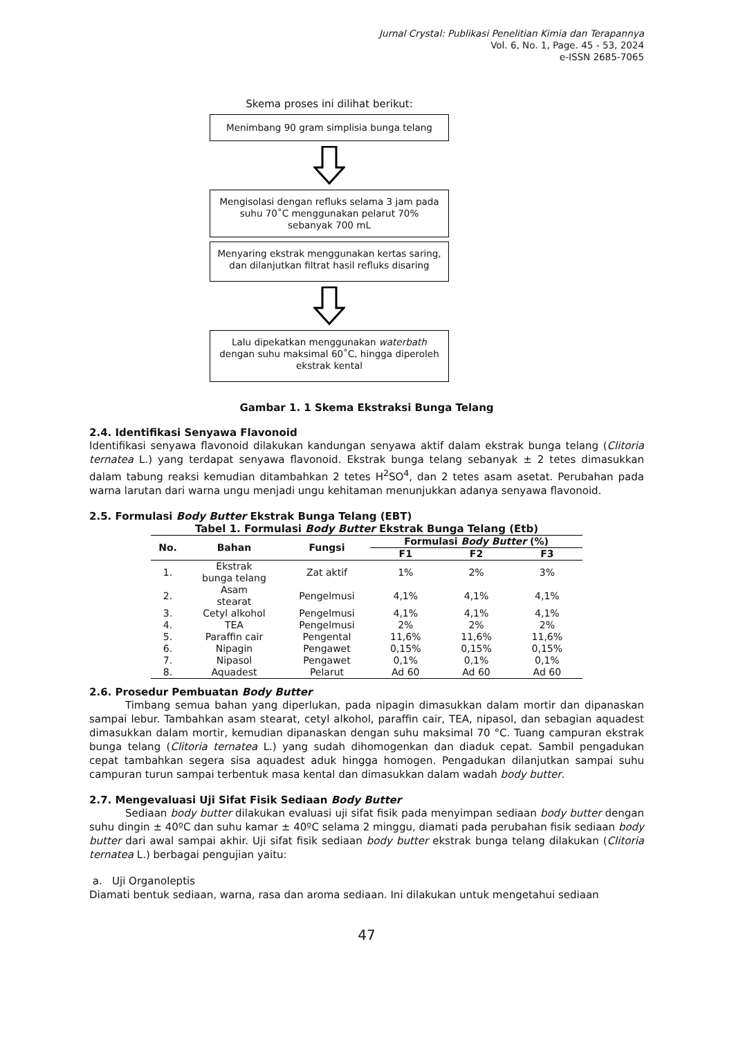Jurnal Crystal: Publikasi Penelitian Kimia dan Terapannya
Vol. 6, No. 1, Page. 45 - 53, 2024
e-ISSN 2685-7065
Skema proses ini dilihat berikut:
Menimbang 90 gram simplisia bunga telang
Mengisolasi dengan refluks selama 3 jam pada suhu 70˚C menggunakan pelarut 70% sebanyak 700 mL
Menyaring ekstrak menggunakan kertas saring, dan dilanjutkan filtrat hasil refluks disaring
Lalu dipekatkan menggunakan waterbath dengan suhu maksimal 60˚C, hingga diperoleh ekstrak kental
Gambar 1. 1 Skema Ekstraksi Bunga Telang
2.4. Identifikasi Senyawa Flavonoid
Identifikasi senyawa flavonoid dilakukan kandungan senyawa aktif dalam ekstrak bunga telang (Clitoria ternatea L.) yang terdapat senyawa flavonoid. Ekstrak bunga telang sebanyak ± 2 tetes dimasukkan dalam tabung reaksi kemudian ditambahkan 2 tetes H<sup>2</sup>SO<sup>4</sup>, dan 2 tetes asam asetat. Perubahan pada warna larutan dari warna ungu menjadi ungu kehitaman menunjukkan adanya senyawa flavonoid.
2.5. Formulasi Body Butter Ekstrak Bunga Telang (EBT)
Tabel 1. Formulasi Body Butter Ekstrak Bunga Telang (Etb)
| No. | Bahan | Fungsi | Formulasi Body Butter (%) | | |
| --- | --- | --- | --- | --- | --- |
| | | | F1 | F2 | F3 |
| 1. | Ekstrak bunga telang | Zat aktif | 1% | 2% | 3% |
| 2. | Asam stearat | Pengelmusi | 4,1% | 4,1% | 4,1% |
| 3. | Cetyl alkohol | Pengelmusi | 4,1% | 4,1% | 4,1% |
| 4. | TEA | Pengelmusi | 2% | 2% | 2% |
| 5. | Paraffin cair | Pengental | 11,6% | 11,6% | 11,6% |
| 6. | Nipagin | Pengawet | 0,15% | 0,15% | 0,15% |
| 7. | Nipasol | Pengawet | 0,1% | 0,1% | 0,1% |
| 8. | Aquadest | Pelarut | Ad 60 | Ad 60 | Ad 60 |
2.6. Prosedur Pembuatan Body Butter
Timbang semua bahan yang diperlukan, pada nipagin dimasukkan dalam mortir dan dipanaskan sampai lebur. Tambahkan asam stearat, cetyl alkohol, paraffin cair, TEA, nipasol, dan sebagian aquadest dimasukkan dalam mortir, kemudian dipanaskan dengan suhu maksimal 70 °C. Tuang campuran ekstrak bunga telang (Clitoria ternatea L.) yang sudah dihomogenkan dan diaduk cepat. Sambil pengadukan cepat tambahkan segera sisa aquadest aduk hingga homogen. Pengadukan dilanjutkan sampai suhu campuran turun sampai terbentuk masa kental dan dimasukkan dalam wadah body butter.
2.7. Mengevaluasi Uji Sifat Fisik Sediaan Body Butter
Sediaan body butter dilakukan evaluasi uji sifat fisik pada menyimpan sediaan body butter dengan suhu dingin ± 40ºC dan suhu kamar ± 40ºC selama 2 minggu, diamati pada perubahan fisik sediaan body butter dari awal sampai akhir. Uji sifat fisik sediaan body butter ekstrak bunga telang dilakukan (Clitoria ternatea L.) berbagai pengujian yaitu:
a. Uji Organoleptis
Diamati bentuk sediaan, warna, rasa dan aroma sediaan. Ini dilakukan untuk mengetahui sediaan
47